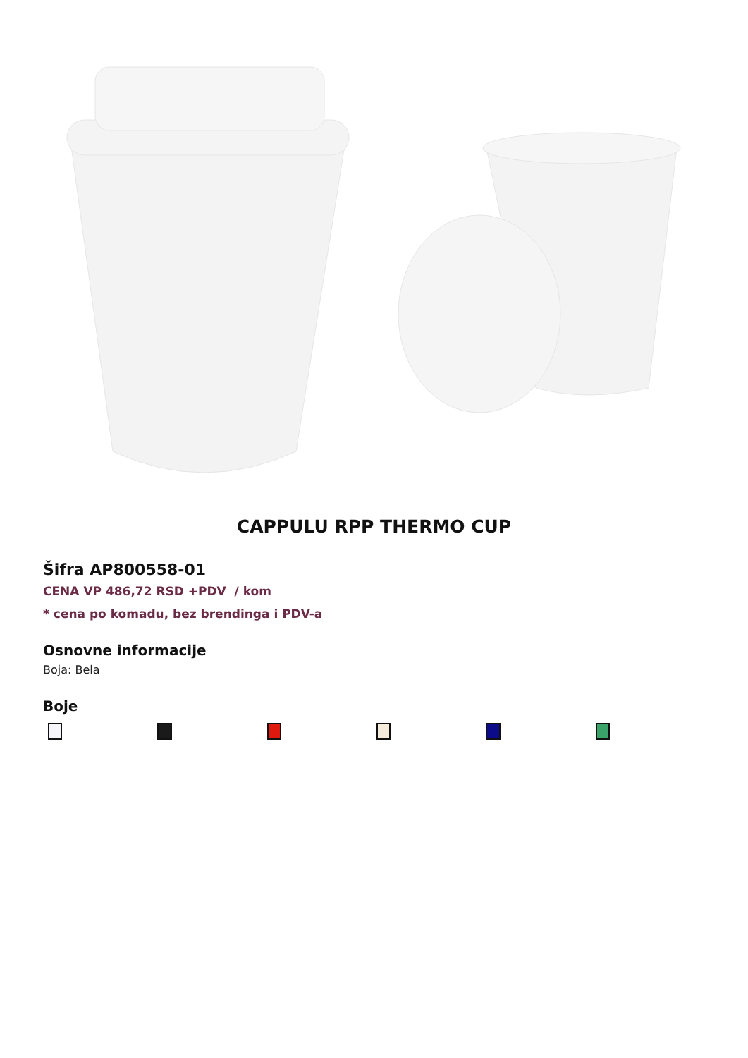CAPPULU RPP THERMO CUP
Šifra AP800558-01
CENA VP 486,72 RSD +PDV / kom
* cena po komadu, bez brendinga i PDV-a
Osnovne informacije
Boja: Bela
Boje